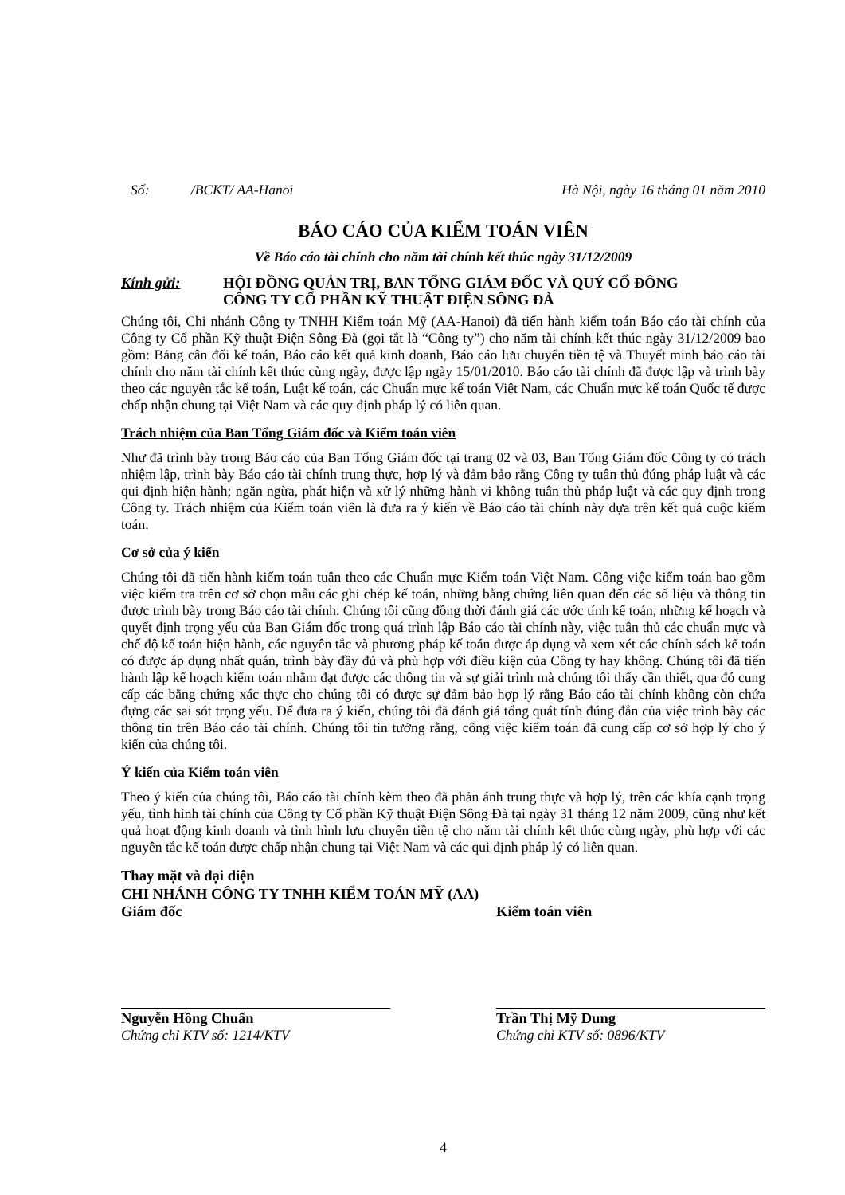Số: /BCKT/ AA-Hanoi Hà Nội, ngày 16 tháng 01 năm 2010
BÁO CÁO CỦA KIỂM TOÁN VIÊN
Về Báo cáo tài chính cho năm tài chính kết thúc ngày 31/12/2009
Kính gửi: HỘI ĐỒNG QUẢN TRỊ, BAN TỔNG GIÁM ĐỐC VÀ QUÝ CỔ ĐÔNG
CÔNG TY CỔ PHẦN KỸ THUẬT ĐIỆN SÔNG ĐÀ
Chúng tôi, Chi nhánh Công ty TNHH Kiểm toán Mỹ (AA-Hanoi) đã tiến hành kiểm toán Báo cáo tài chính của Công ty Cổ phần Kỹ thuật Điện Sông Đà (gọi tắt là “Công ty”) cho năm tài chính kết thúc ngày 31/12/2009 bao gồm: Bảng cân đối kế toán, Báo cáo kết quả kinh doanh, Báo cáo lưu chuyển tiền tệ và Thuyết minh báo cáo tài chính cho năm tài chính kết thúc cùng ngày, được lập ngày 15/01/2010. Báo cáo tài chính đã được lập và trình bày theo các nguyên tắc kế toán, Luật kế toán, các Chuẩn mực kế toán Việt Nam, các Chuẩn mực kế toán Quốc tế được chấp nhận chung tại Việt Nam và các quy định pháp lý có liên quan.
Trách nhiệm của Ban Tổng Giám đốc và Kiểm toán viên
Như đã trình bày trong Báo cáo của Ban Tổng Giám đốc tại trang 02 và 03, Ban Tổng Giám đốc Công ty có trách nhiệm lập, trình bày Báo cáo tài chính trung thực, hợp lý và đảm bảo rằng Công ty tuân thủ đúng pháp luật và các qui định hiện hành; ngăn ngừa, phát hiện và xử lý những hành vi không tuân thủ pháp luật và các quy định trong Công ty. Trách nhiệm của Kiểm toán viên là đưa ra ý kiến về Báo cáo tài chính này dựa trên kết quả cuộc kiểm toán.
Cơ sở của ý kiến
Chúng tôi đã tiến hành kiểm toán tuân theo các Chuẩn mực Kiểm toán Việt Nam. Công việc kiểm toán bao gồm việc kiểm tra trên cơ sở chọn mẫu các ghi chép kế toán, những bằng chứng liên quan đến các số liệu và thông tin được trình bày trong Báo cáo tài chính. Chúng tôi cũng đồng thời đánh giá các ước tính kế toán, những kế hoạch và quyết định trọng yếu của Ban Giám đốc trong quá trình lập Báo cáo tài chính này, việc tuân thủ các chuẩn mực và chế độ kế toán hiện hành, các nguyên tắc và phương pháp kế toán được áp dụng và xem xét các chính sách kế toán có được áp dụng nhất quán, trình bày đầy đủ và phù hợp với điều kiện của Công ty hay không. Chúng tôi đã tiến hành lập kế hoạch kiểm toán nhằm đạt được các thông tin và sự giải trình mà chúng tôi thấy cần thiết, qua đó cung cấp các bằng chứng xác thực cho chúng tôi có được sự đảm bảo hợp lý rằng Báo cáo tài chính không còn chứa đựng các sai sót trọng yếu. Để đưa ra ý kiến, chúng tôi đã đánh giá tổng quát tính đúng đắn của việc trình bày các thông tin trên Báo cáo tài chính. Chúng tôi tin tưởng rằng, công việc kiểm toán đã cung cấp cơ sở hợp lý cho ý kiến của chúng tôi.
Ý kiến của Kiểm toán viên
Theo ý kiến của chúng tôi, Báo cáo tài chính kèm theo đã phản ánh trung thực và hợp lý, trên các khía cạnh trọng yếu, tình hình tài chính của Công ty Cổ phần Kỹ thuật Điện Sông Đà tại ngày 31 tháng 12 năm 2009, cũng như kết quả hoạt động kinh doanh và tình hình lưu chuyển tiền tệ cho năm tài chính kết thúc cùng ngày, phù hợp với các nguyên tắc kế toán được chấp nhận chung tại Việt Nam và các qui định pháp lý có liên quan.
Thay mặt và đại diện
CHI NHÁNH CÔNG TY TNHH KIỂM TOÁN MỸ (AA)
Giám đốc Kiểm toán viên
Nguyễn Hồng Chuẩn
Chứng chỉ KTV số: 1214/KTV
Trần Thị Mỹ Dung
Chứng chỉ KTV số: 0896/KTV
4